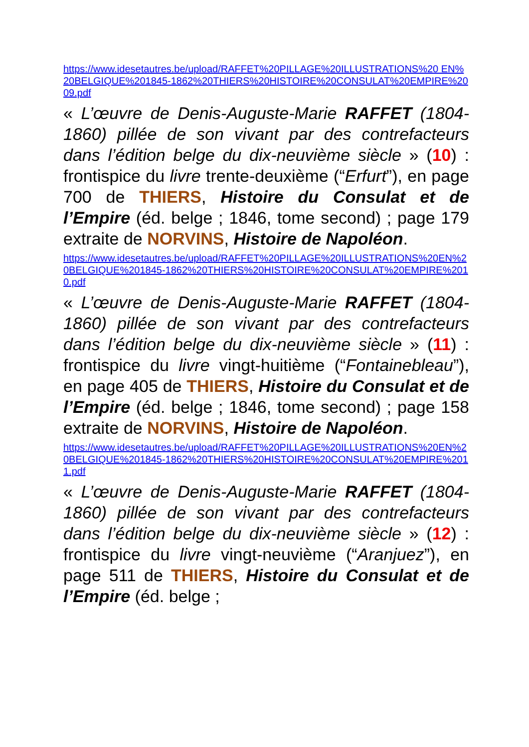https://www.idesetautres.be/upload/RAFFET%20PILLAGE%20ILLUSTRATIONS%20 EN%20BELGIQUE%201845-1862%20THIERS%20HISTOIRE%20CONSULAT%20EMPIRE%2009.pdf
« L’œuvre de Denis-Auguste-Marie RAFFET (1804-1860) pillée de son vivant par des contrefacteurs dans l’édition belge du dix-neuvième siècle » (10) : frontispice du livre trente-deuxième (“Erfurt”), en page 700 de THIERS, Histoire du Consulat et de l’Empire (éd. belge ; 1846, tome second) ; page 179 extraite de NORVINS, Histoire de Napoléon.
https://www.idesetautres.be/upload/RAFFET%20PILLAGE%20ILLUSTRATIONS%20EN%20BELGIQUE%201845-1862%20THIERS%20HISTOIRE%20CONSULAT%20EMPIRE%2010.pdf
« L’œuvre de Denis-Auguste-Marie RAFFET (1804-1860) pillée de son vivant par des contrefacteurs dans l’édition belge du dix-neuvième siècle » (11) : frontispice du livre vingt-huitième (“Fontainebleau”), en page 405 de THIERS, Histoire du Consulat et de l’Empire (éd. belge ; 1846, tome second) ; page 158 extraite de NORVINS, Histoire de Napoléon.
https://www.idesetautres.be/upload/RAFFET%20PILLAGE%20ILLUSTRATIONS%20EN%20BELGIQUE%201845-1862%20THIERS%20HISTOIRE%20CONSULAT%20EMPIRE%2011.pdf
« L’œuvre de Denis-Auguste-Marie RAFFET (1804-1860) pillée de son vivant par des contrefacteurs dans l’édition belge du dix-neuvième siècle » (12) : frontispice du livre vingt-neuvième (“Aranjuez”), en page 511 de THIERS, Histoire du Consulat et de l’Empire (éd. belge ;